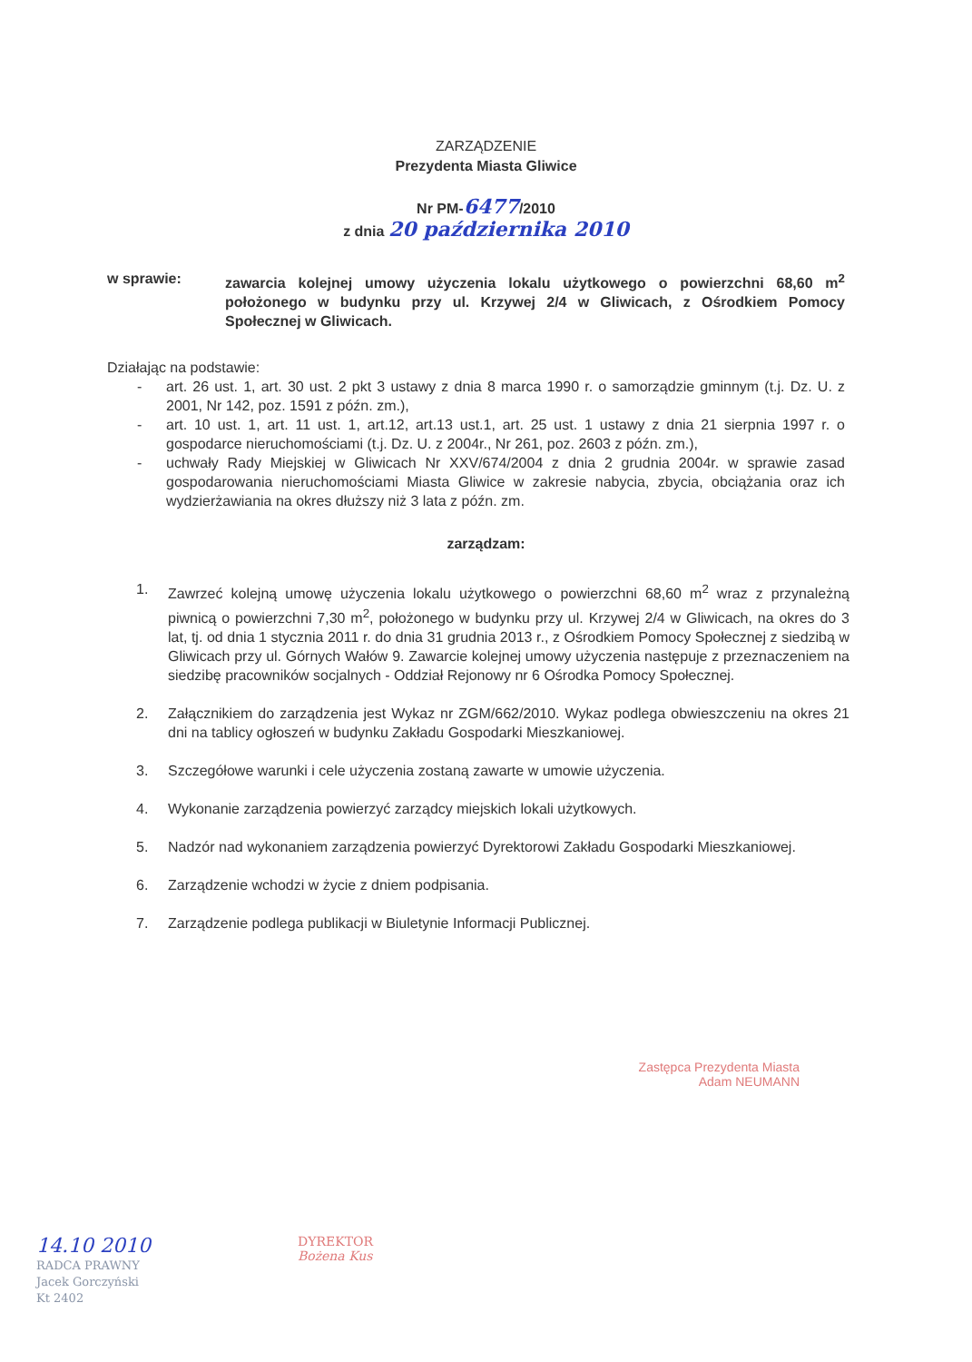ZARZĄDZENIE
Prezydenta Miasta Gliwice
Nr PM-6477/2010
z dnia 20 października 2010
w sprawie: zawarcia kolejnej umowy użyczenia lokalu użytkowego o powierzchni 68,60 m<sup>2</sup> położonego w budynku przy ul. Krzywej 2/4 w Gliwicach, z Ośrodkiem Pomocy Społecznej w Gliwicach.
Działając na podstawie:
- art. 26 ust. 1, art. 30 ust. 2 pkt 3 ustawy z dnia 8 marca 1990 r. o samorządzie gminnym (t.j. Dz. U. z 2001, Nr 142, poz. 1591 z późn. zm.),
- art. 10 ust. 1, art. 11 ust. 1, art.12, art.13 ust.1, art. 25 ust. 1 ustawy z dnia 21 sierpnia 1997 r. o gospodarce nieruchomościami (t.j. Dz. U. z 2004r., Nr 261, poz. 2603 z późn. zm.),
- uchwały Rady Miejskiej w Gliwicach Nr XXV/674/2004 z dnia 2 grudnia 2004r. w sprawie zasad gospodarowania nieruchomościami Miasta Gliwice w zakresie nabycia, zbycia, obciążania oraz ich wydzierżawiania na okres dłuższy niż 3 lata z późn. zm.
zarządzam:
1. Zawrzeć kolejną umowę użyczenia lokalu użytkowego o powierzchni 68,60 m<sup>2</sup> wraz z przynależną piwnicą o powierzchni 7,30 m<sup>2</sup>, położonego w budynku przy ul. Krzywej 2/4 w Gliwicach, na okres do 3 lat, tj. od dnia 1 stycznia 2011 r. do dnia 31 grudnia 2013 r., z Ośrodkiem Pomocy Społecznej z siedzibą w Gliwicach przy ul. Górnych Wałów 9. Zawarcie kolejnej umowy użyczenia następuje z przeznaczeniem na siedzibę pracowników socjalnych - Oddział Rejonowy nr 6 Ośrodka Pomocy Społecznej.
2. Załącznikiem do zarządzenia jest Wykaz nr ZGM/662/2010. Wykaz podlega obwieszczeniu na okres 21 dni na tablicy ogłoszeń w budynku Zakładu Gospodarki Mieszkaniowej.
3. Szczegółowe warunki i cele użyczenia zostaną zawarte w umowie użyczenia.
4. Wykonanie zarządzenia powierzyć zarządcy miejskich lokali użytkowych.
5. Nadzór nad wykonaniem zarządzenia powierzyć Dyrektorowi Zakładu Gospodarki Mieszkaniowej.
6. Zarządzenie wchodzi w życie z dniem podpisania.
7. Zarządzenie podlega publikacji w Biuletynie Informacji Publicznej.
Zastępca Prezydenta Miasta
Adam NEUMANN
14.10 2010
RADCA PRAWNY
Jacek Gorczyński
Kt 2402
DYREKTOR
Bożena Kus